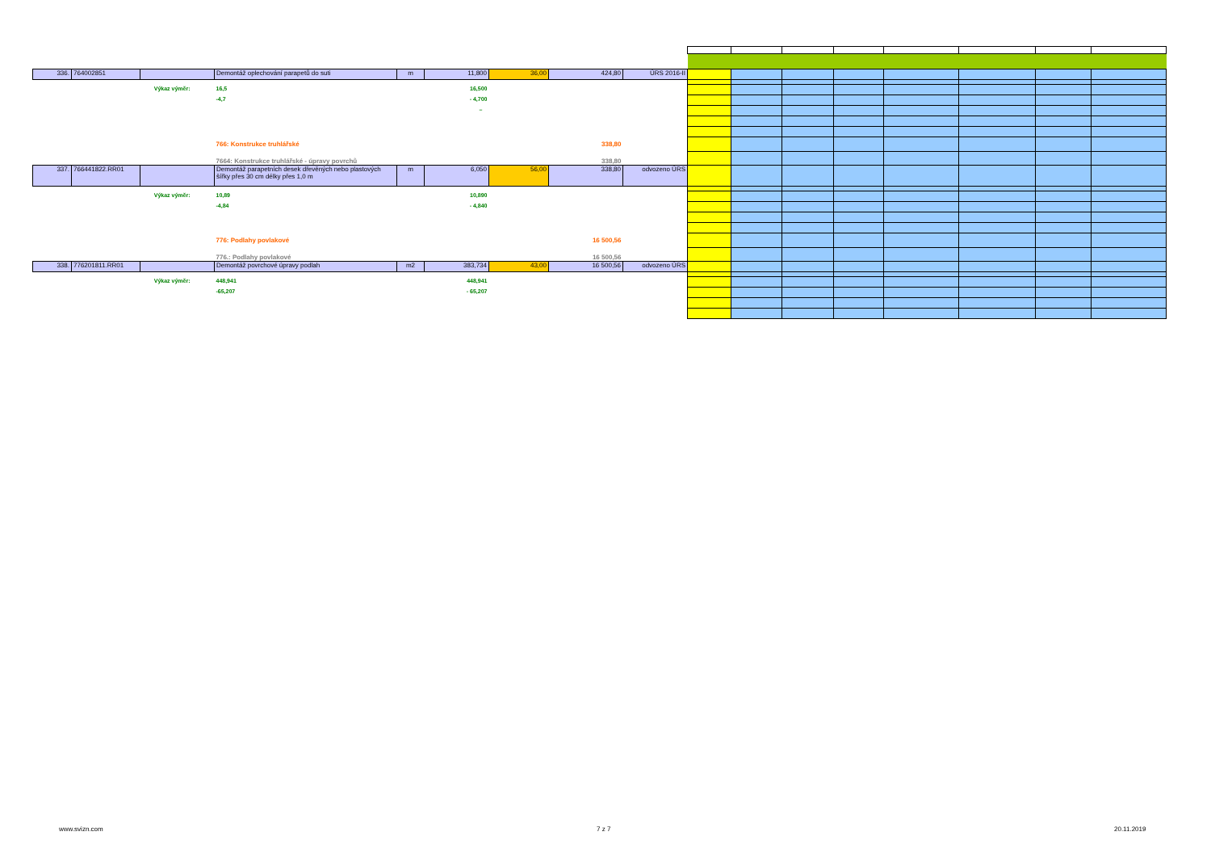| 336. | 764002851 | | Demontáž oplechování parapetů do suti | m | 11,800 | 36,00 | 424,80 | ÚRS 2016-II | | | | | | | | |
| | Výkaz výměr: | | 16,5 | | 16,500 | | | | | | | | | | | |
| | | | -4,7 | | - 4,700 | | | | | | | | | | | |
| | | | | | – | | | | | | | | | | | |
| | | | 766: Konstrukce truhlářské | | | | 338,80 | | | | | | | | | |
| | | | 7664: Konstrukce truhlářské - úpravy povrchů | | | | 338,80 | | | | | | | | | |
| 337. | 766441822.RR01 | | Demontáž parapetních desek dřevěných nebo plastových šířky přes 30 cm délky přes 1,0 m | m | 6,050 | 56,00 | 338,80 | odvozeno ÚRS | | | | | | | | |
| | Výkaz výměr: | | 10,89 | | 10,890 | | | | | | | | | | | |
| | | | -4,84 | | - 4,840 | | | | | | | | | | | |
| | | | 776: Podlahy povlakové | | | | 16 500,56 | | | | | | | | | |
| | | | 776.: Podlahy povlakové | | | | 16 500,56 | | | | | | | | | |
| 338. | 776201811.RR01 | | Demontáž povrchové úpravy podlah | m2 | 383,734 | 43,00 | 16 500,56 | odvozeno ÚRS | | | | | | | | |
| | Výkaz výměr: | | 448,941 | | 448,941 | | | | | | | | | | | |
| | | | -65,207 | | - 65,207 | | | | | | | | | | | |
www.svizn.com 7 z 7 20.11.2019